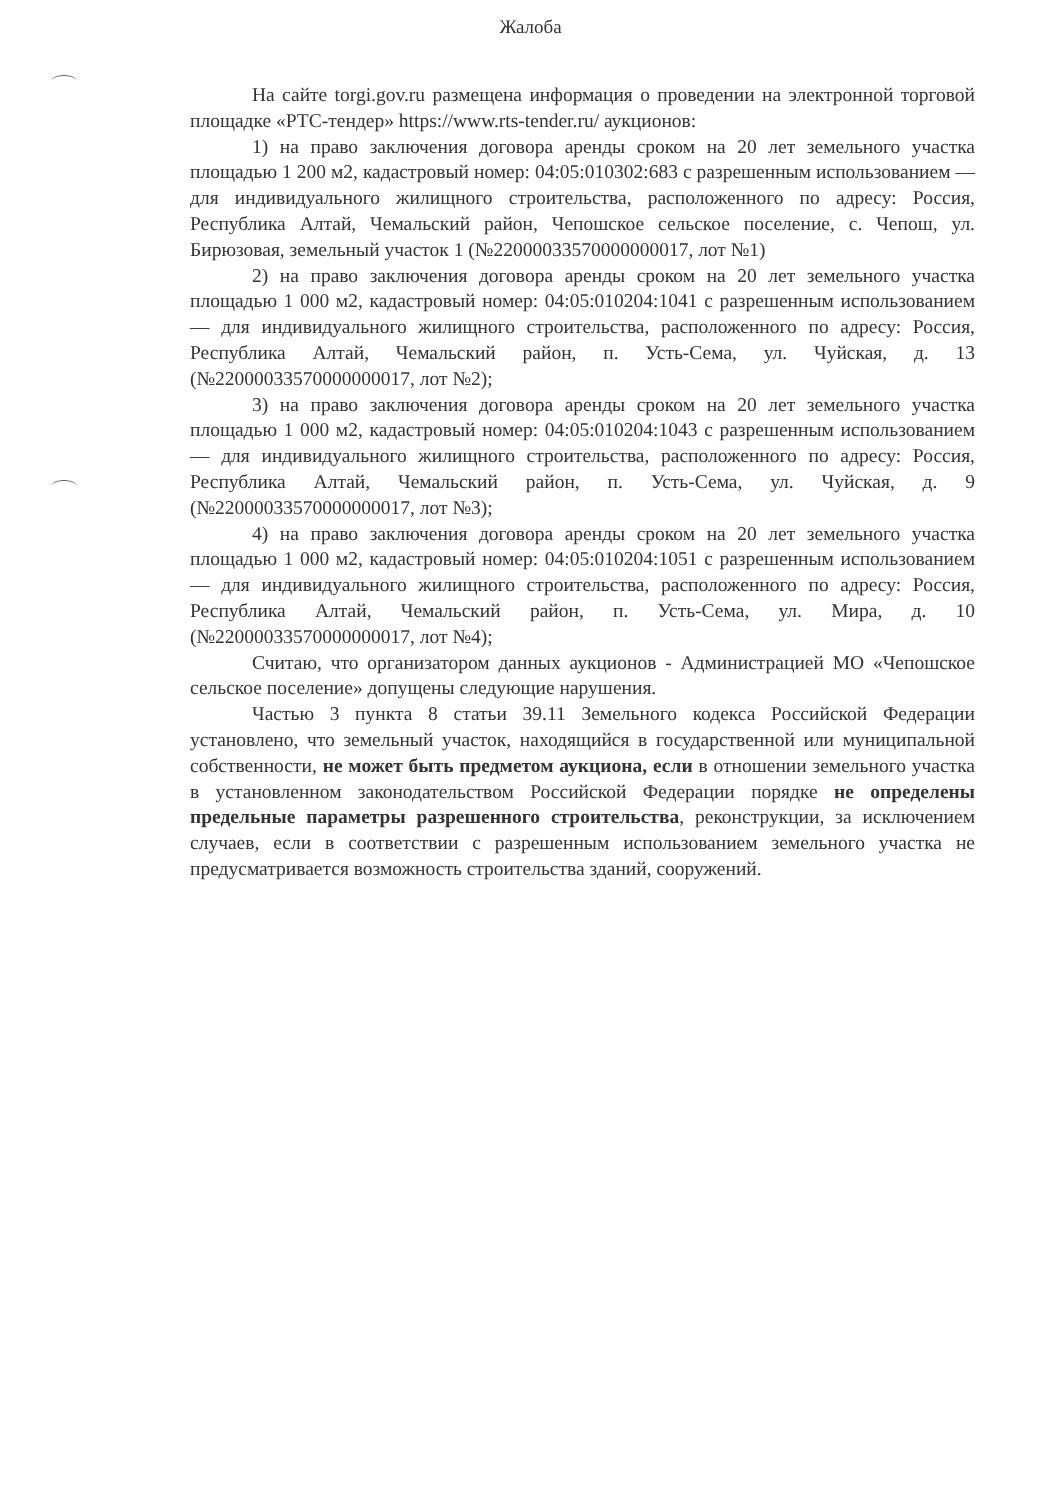Жалоба
На сайте torgi.gov.ru размещена информация о проведении на электронной торговой площадке «РТС-тендер» https://www.rts-tender.ru/ аукционов:
1) на право заключения договора аренды сроком на 20 лет земельного участка площадью 1 200 м2, кадастровый номер: 04:05:010302:683 с разрешенным использованием — для индивидуального жилищного строительства, расположенного по адресу: Россия, Республика Алтай, Чемальский район, Чепошское сельское поселение, с. Чепош, ул. Бирюзовая, земельный участок 1 (№22000033570000000017, лот №1)
2) на право заключения договора аренды сроком на 20 лет земельного участка площадью 1 000 м2, кадастровый номер: 04:05:010204:1041 с разрешенным использованием — для индивидуального жилищного строительства, расположенного по адресу: Россия, Республика Алтай, Чемальский район, п. Усть-Сема, ул. Чуйская, д. 13 (№22000033570000000017, лот №2);
3) на право заключения договора аренды сроком на 20 лет земельного участка площадью 1 000 м2, кадастровый номер: 04:05:010204:1043 с разрешенным использованием — для индивидуального жилищного строительства, расположенного по адресу: Россия, Республика Алтай, Чемальский район, п. Усть-Сема, ул. Чуйская, д. 9 (№22000033570000000017, лот №3);
4) на право заключения договора аренды сроком на 20 лет земельного участка площадью 1 000 м2, кадастровый номер: 04:05:010204:1051 с разрешенным использованием — для индивидуального жилищного строительства, расположенного по адресу: Россия, Республика Алтай, Чемальский район, п. Усть-Сема, ул. Мира, д. 10 (№22000033570000000017, лот №4);
Считаю, что организатором данных аукционов - Администрацией МО «Чепошское сельское поселение» допущены следующие нарушения.
Частью 3 пункта 8 статьи 39.11 Земельного кодекса Российской Федерации установлено, что земельный участок, находящийся в государственной или муниципальной собственности, не может быть предметом аукциона, если в отношении земельного участка в установленном законодательством Российской Федерации порядке не определены предельные параметры разрешенного строительства, реконструкции, за исключением случаев, если в соответствии с разрешенным использованием земельного участка не предусматривается возможность строительства зданий, сооружений.